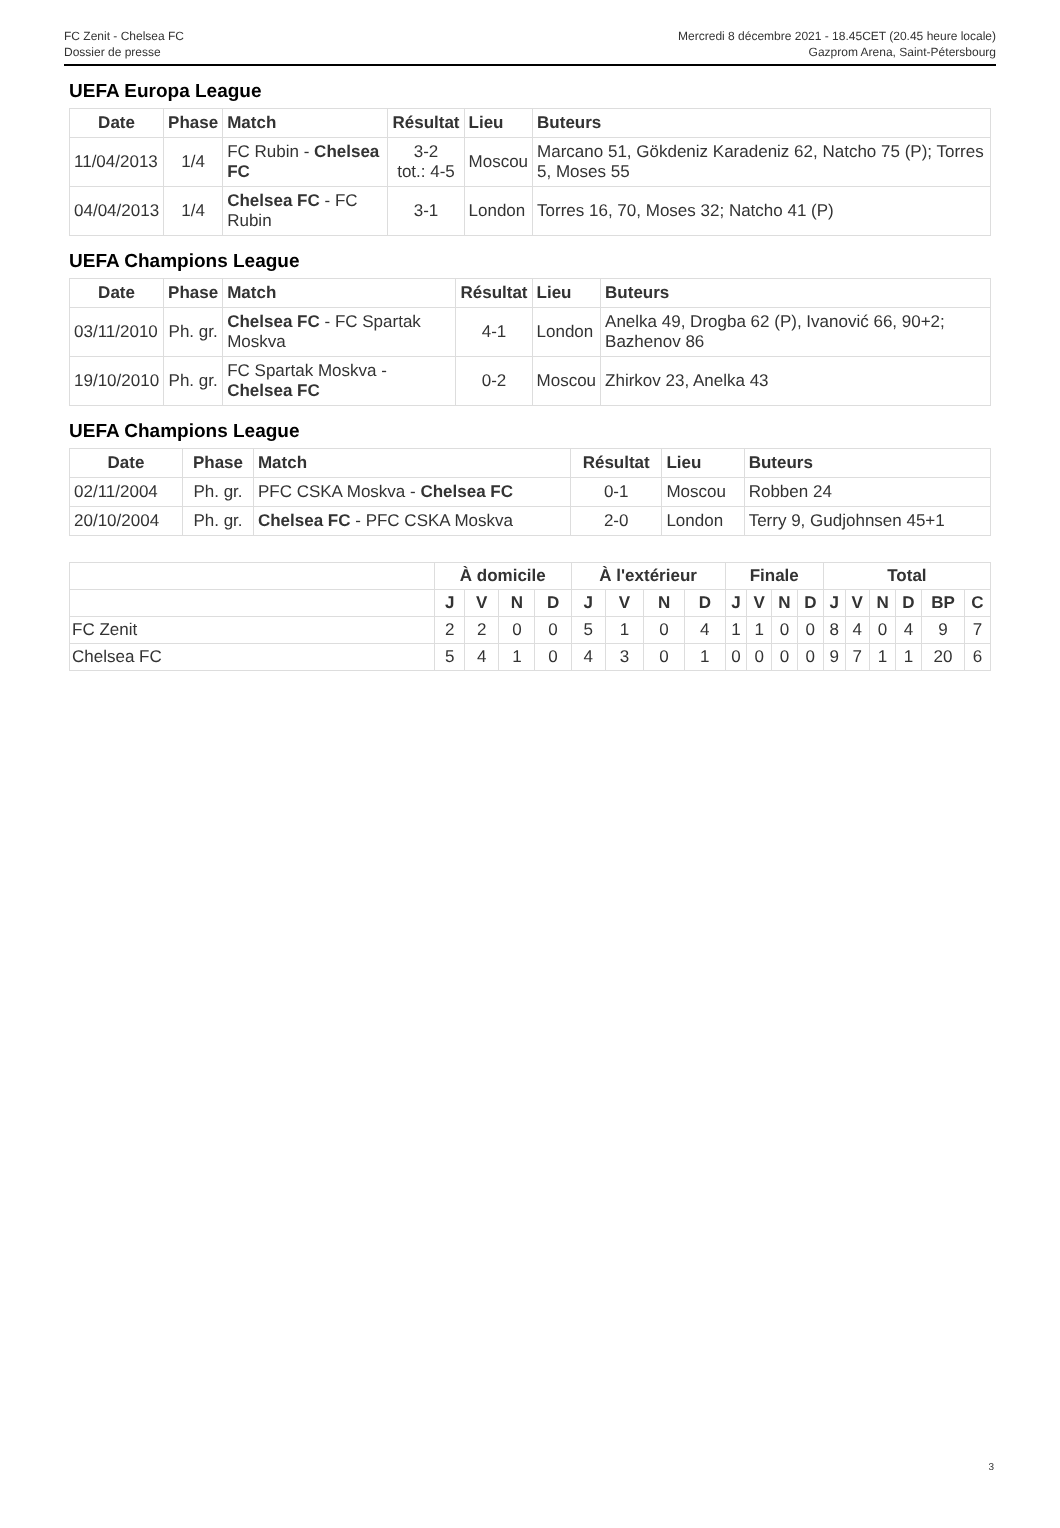FC Zenit - Chelsea FC
Dossier de presse
Mercredi 8 décembre 2021 - 18.45CET (20.45 heure locale)
Gazprom Arena, Saint-Pétersbourg
UEFA Europa League
| Date | Phase | Match | Résultat | Lieu | Buteurs |
| --- | --- | --- | --- | --- | --- |
| 11/04/2013 | 1/4 | FC Rubin - Chelsea FC | 3-2 tot.: 4-5 | Moscou | Marcano 51, Gökdeniz Karadeniz 62, Natcho 75 (P); Torres 5, Moses 55 |
| 04/04/2013 | 1/4 | Chelsea FC - FC Rubin | 3-1 | London | Torres 16, 70, Moses 32; Natcho 41 (P) |
UEFA Champions League
| Date | Phase | Match | Résultat | Lieu | Buteurs |
| --- | --- | --- | --- | --- | --- |
| 03/11/2010 | Ph. gr. | Chelsea FC - FC Spartak Moskva | 4-1 | London | Anelka 49, Drogba 62 (P), Ivanović 66, 90+2; Bazhenov 86 |
| 19/10/2010 | Ph. gr. | FC Spartak Moskva - Chelsea FC | 0-2 | Moscou | Zhirkov 23, Anelka 43 |
UEFA Champions League
| Date | Phase | Match | Résultat | Lieu | Buteurs |
| --- | --- | --- | --- | --- | --- |
| 02/11/2004 | Ph. gr. | PFC CSKA Moskva - Chelsea FC | 0-1 | Moscou | Robben 24 |
| 20/10/2004 | Ph. gr. | Chelsea FC - PFC CSKA Moskva | 2-0 | London | Terry 9, Gudjohnsen 45+1 |
| | À domicile | | | | À l'extérieur | | | | Finale | | | | Total | | | | | |
| --- | --- | --- | --- | --- | --- | --- | --- | --- | --- | --- | --- | --- | --- | --- | --- | --- | --- | --- |
| | J | V | N | D | J | V | N | D | J | V | N | D | J | V | N | D | BP | C |
| FC Zenit | 2 | 2 | 0 | 0 | 5 | 1 | 0 | 4 | 1 | 1 | 0 | 0 | 8 | 4 | 0 | 4 | 9 | 7 |
| Chelsea FC | 5 | 4 | 1 | 0 | 4 | 3 | 0 | 1 | 0 | 0 | 0 | 0 | 9 | 7 | 1 | 1 | 20 | 6 |
3